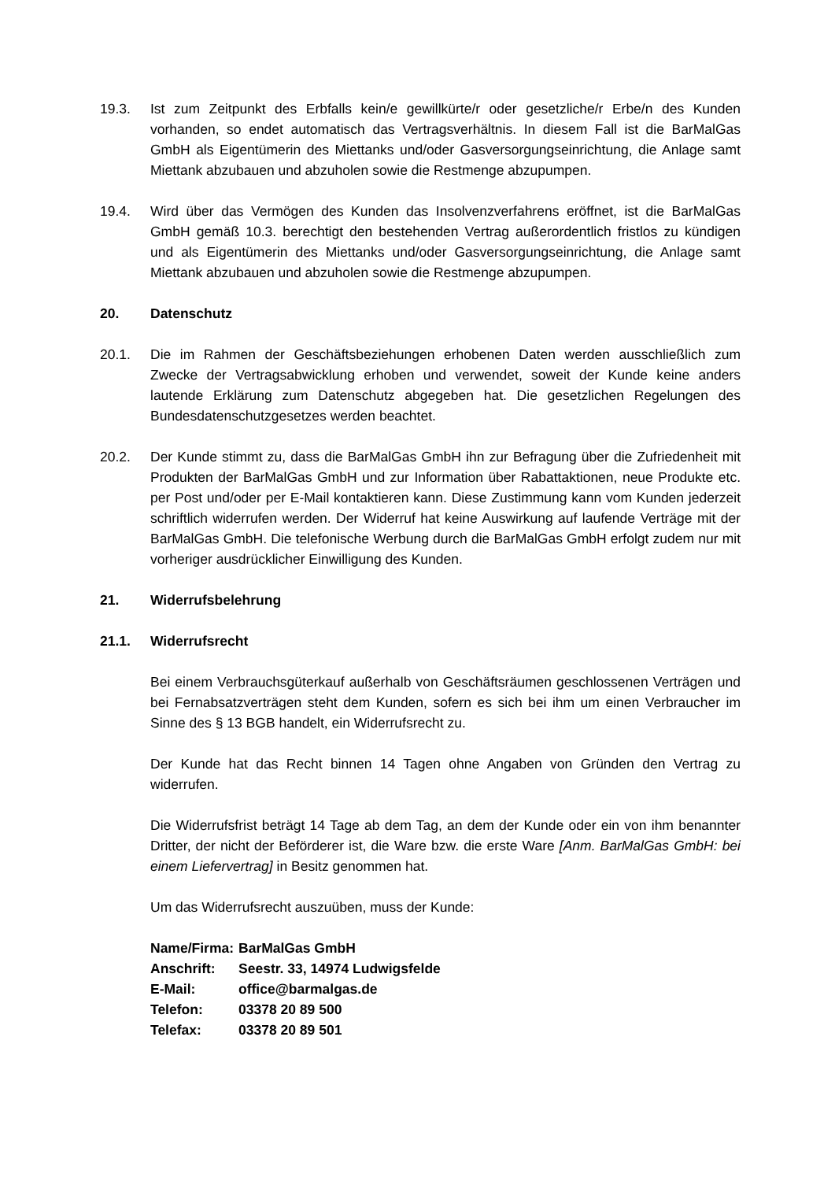19.3. Ist zum Zeitpunkt des Erbfalls kein/e gewillkürte/r oder gesetzliche/r Erbe/n des Kunden vorhanden, so endet automatisch das Vertragsverhältnis. In diesem Fall ist die BarMalGas GmbH als Eigentümerin des Miettanks und/oder Gasversorgungseinrichtung, die Anlage samt Miettank abzubauen und abzuholen sowie die Restmenge abzupumpen.
19.4. Wird über das Vermögen des Kunden das Insolvenzverfahrens eröffnet, ist die BarMalGas GmbH gemäß 10.3. berechtigt den bestehenden Vertrag außerordentlich fristlos zu kündigen und als Eigentümerin des Miettanks und/oder Gasversorgungseinrichtung, die Anlage samt Miettank abzubauen und abzuholen sowie die Restmenge abzupumpen.
20. Datenschutz
20.1. Die im Rahmen der Geschäftsbeziehungen erhobenen Daten werden ausschließlich zum Zwecke der Vertragsabwicklung erhoben und verwendet, soweit der Kunde keine anders lautende Erklärung zum Datenschutz abgegeben hat. Die gesetzlichen Regelungen des Bundesdatenschutzgesetzes werden beachtet.
20.2. Der Kunde stimmt zu, dass die BarMalGas GmbH ihn zur Befragung über die Zufriedenheit mit Produkten der BarMalGas GmbH und zur Information über Rabattaktionen, neue Produkte etc. per Post und/oder per E-Mail kontaktieren kann. Diese Zustimmung kann vom Kunden jederzeit schriftlich widerrufen werden. Der Widerruf hat keine Auswirkung auf laufende Verträge mit der BarMalGas GmbH. Die telefonische Werbung durch die BarMalGas GmbH erfolgt zudem nur mit vorheriger ausdrücklicher Einwilligung des Kunden.
21. Widerrufsbelehrung
21.1. Widerrufsrecht
Bei einem Verbrauchsgüterkauf außerhalb von Geschäftsräumen geschlossenen Verträgen und bei Fernabsatzverträgen steht dem Kunden, sofern es sich bei ihm um einen Verbraucher im Sinne des § 13 BGB handelt, ein Widerrufsrecht zu.
Der Kunde hat das Recht binnen 14 Tagen ohne Angaben von Gründen den Vertrag zu widerrufen.
Die Widerrufsfrist beträgt 14 Tage ab dem Tag, an dem der Kunde oder ein von ihm benannter Dritter, der nicht der Beförderer ist, die Ware bzw. die erste Ware [Anm. BarMalGas GmbH: bei einem Liefervertrag] in Besitz genommen hat.
Um das Widerrufsrecht auszuüben, muss der Kunde:
| Name/Firma: | BarMalGas GmbH |
| Anschrift: | Seestr. 33, 14974 Ludwigsfelde |
| E-Mail: | office@barmalgas.de |
| Telefon: | 03378 20 89 500 |
| Telefax: | 03378 20 89 501 |